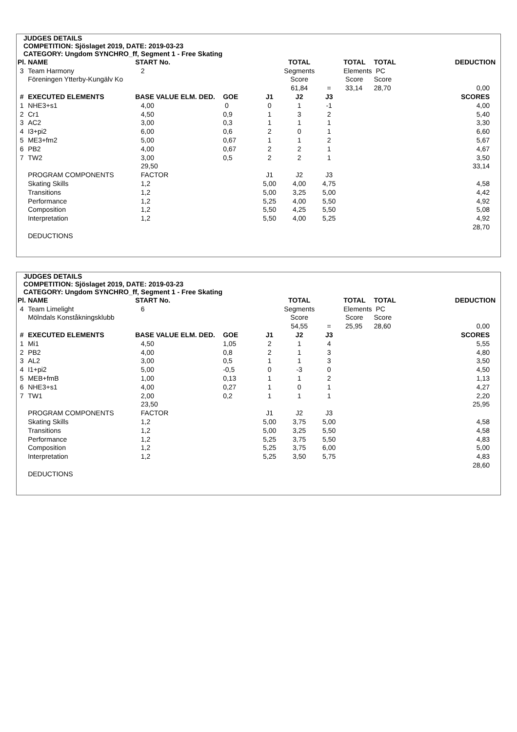JUDGES DETAILS
COMPETITION: Sjöslaget 2019, DATE: 2019-03-23
CATEGORY: Ungdom SYNCHRO_ff, Segment 1 - Free Skating
| Pl. | NAME | START No. | | | TOTAL | | TOTAL | TOTAL | DEDUCTION |
| --- | --- | --- | --- | --- | --- | --- | --- | --- | --- |
| 3 | Team Harmony | 2 | | | Segments | | Elements | PC | |
| | Föreningen Ytterby-Kungälv Ko | | | | Score | | Score | Score | |
| | | | | | 61,84 | = | 33,14 | 28,70 | 0,00 |
| # | EXECUTED ELEMENTS | BASE VALUE ELM. DED. | GOE | J1 | J2 | J3 | | | SCORES |
| 1 | NHE3+s1 | 4,00 | 0 | 0 | 1 | -1 | | | 4,00 |
| 2 | Cr1 | 4,50 | 0,9 | 1 | 3 | 2 | | | 5,40 |
| 3 | AC2 | 3,00 | 0,3 | 1 | 1 | 1 | | | 3,30 |
| 4 | I3+pi2 | 6,00 | 0,6 | 2 | 0 | 1 | | | 6,60 |
| 5 | ME3+fm2 | 5,00 | 0,67 | 1 | 1 | 2 | | | 5,67 |
| 6 | PB2 | 4,00 | 0,67 | 2 | 2 | 1 | | | 4,67 |
| 7 | TW2 | 3,00 | 0,5 | 2 | 2 | 1 | | | 3,50 |
| | | 29,50 | | | | | | | 33,14 |
| | PROGRAM COMPONENTS | FACTOR | | J1 | J2 | J3 | | | |
| | Skating Skills | 1,2 | | 5,00 | 4,00 | 4,75 | | | 4,58 |
| | Transitions | 1,2 | | 5,00 | 3,25 | 5,00 | | | 4,42 |
| | Performance | 1,2 | | 5,25 | 4,00 | 5,50 | | | 4,92 |
| | Composition | 1,2 | | 5,50 | 4,25 | 5,50 | | | 5,08 |
| | Interpretation | 1,2 | | 5,50 | 4,00 | 5,25 | | | 4,92 |
| | | | | | | | | | 28,70 |
| | DEDUCTIONS | | | | | | | | |
JUDGES DETAILS
COMPETITION: Sjöslaget 2019, DATE: 2019-03-23
CATEGORY: Ungdom SYNCHRO_ff, Segment 1 - Free Skating
| Pl. | NAME | START No. | | | TOTAL | | TOTAL | TOTAL | DEDUCTION |
| --- | --- | --- | --- | --- | --- | --- | --- | --- | --- |
| 4 | Team Limelight | 6 | | | Segments | | Elements | PC | |
| | Mölndals Konståkningsklubb | | | | Score | | Score | Score | |
| | | | | | 54,55 | = | 25,95 | 28,60 | 0,00 |
| # | EXECUTED ELEMENTS | BASE VALUE ELM. DED. | GOE | J1 | J2 | J3 | | | SCORES |
| 1 | Mi1 | 4,50 | 1,05 | 2 | 1 | 4 | | | 5,55 |
| 2 | PB2 | 4,00 | 0,8 | 2 | 1 | 3 | | | 4,80 |
| 3 | AL2 | 3,00 | 0,5 | 1 | 1 | 3 | | | 3,50 |
| 4 | I1+pi2 | 5,00 | -0,5 | 0 | -3 | 0 | | | 4,50 |
| 5 | MEB+fmB | 1,00 | 0,13 | 1 | 1 | 2 | | | 1,13 |
| 6 | NHE3+s1 | 4,00 | 0,27 | 1 | 0 | 1 | | | 4,27 |
| 7 | TW1 | 2,00 | 0,2 | 1 | 1 | 1 | | | 2,20 |
| | | 23,50 | | | | | | | 25,95 |
| | PROGRAM COMPONENTS | FACTOR | | J1 | J2 | J3 | | | |
| | Skating Skills | 1,2 | | 5,00 | 3,75 | 5,00 | | | 4,58 |
| | Transitions | 1,2 | | 5,00 | 3,25 | 5,50 | | | 4,58 |
| | Performance | 1,2 | | 5,25 | 3,75 | 5,50 | | | 4,83 |
| | Composition | 1,2 | | 5,25 | 3,75 | 6,00 | | | 5,00 |
| | Interpretation | 1,2 | | 5,25 | 3,50 | 5,75 | | | 4,83 |
| | | | | | | | | | 28,60 |
| | DEDUCTIONS | | | | | | | | |